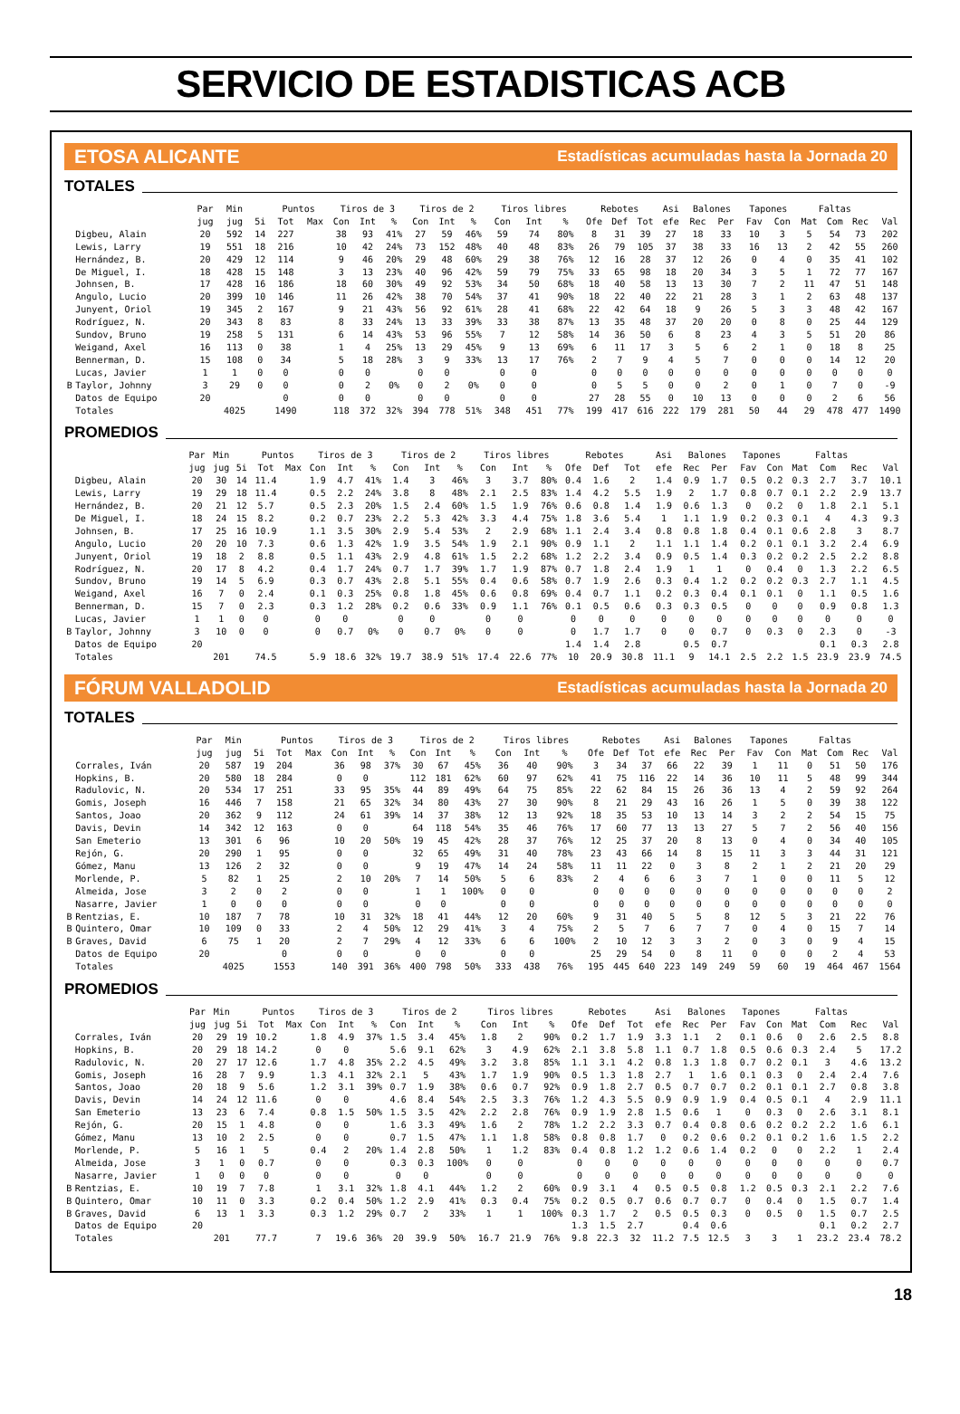SERVICIO DE ESTADISTICAS ACB
ETOSA ALICANTE Estadísticas acumuladas hasta la Jornada 20
TOTALES
| | | Par | Min | | Puntos | | Tiros de 3 | | | Tiros de 2 | | | Tiros libres | | | Rebotes | | | Asi | Balones | | Tapones | | Faltas | | | |
| --- | --- | --- | --- | --- | --- | --- | --- | --- | --- | --- | --- | --- | --- | --- | --- | --- | --- | --- | --- | --- | --- | --- | --- | --- | --- | --- | --- |
| | | jug | jug | 5i | Tot | Max | Con | Int | % | Con | Int | % | Con | Int | % | Ofe | Def | Tot | efe | Rec | Per | Fav | Con | Mat | Com | Rec | Val |
| | Digbeu, Alain | 20 | 592 | 14 | 227 | | 38 | 93 | 41% | 27 | 59 | 46% | 59 | 74 | 80% | 8 | 31 | 39 | 27 | 18 | 33 | 10 | 3 | 5 | 54 | 73 | 202 |
| | Lewis, Larry | 19 | 551 | 18 | 216 | | 10 | 42 | 24% | 73 | 152 | 48% | 40 | 48 | 83% | 26 | 79 | 105 | 37 | 38 | 33 | 16 | 13 | 2 | 42 | 55 | 260 |
| | Hernández, B. | 20 | 429 | 12 | 114 | | 9 | 46 | 20% | 29 | 48 | 60% | 29 | 38 | 76% | 12 | 16 | 28 | 37 | 12 | 26 | 0 | 4 | 0 | 35 | 41 | 102 |
| | De Miguel, I. | 18 | 428 | 15 | 148 | | 3 | 13 | 23% | 40 | 96 | 42% | 59 | 79 | 75% | 33 | 65 | 98 | 18 | 20 | 34 | 3 | 5 | 1 | 72 | 77 | 167 |
| | Johnsen, B. | 17 | 428 | 16 | 186 | | 18 | 60 | 30% | 49 | 92 | 53% | 34 | 50 | 68% | 18 | 40 | 58 | 13 | 13 | 30 | 7 | 2 | 11 | 47 | 51 | 148 |
| | Angulo, Lucio | 20 | 399 | 10 | 146 | | 11 | 26 | 42% | 38 | 70 | 54% | 37 | 41 | 90% | 18 | 22 | 40 | 22 | 21 | 28 | 3 | 1 | 2 | 63 | 48 | 137 |
| | Junyent, Oriol | 19 | 345 | 2 | 167 | | 9 | 21 | 43% | 56 | 92 | 61% | 28 | 41 | 68% | 22 | 42 | 64 | 18 | 9 | 26 | 5 | 3 | 3 | 48 | 42 | 167 |
| | Rodríguez, N. | 20 | 343 | 8 | 83 | | 8 | 33 | 24% | 13 | 33 | 39% | 33 | 38 | 87% | 13 | 35 | 48 | 37 | 20 | 20 | 0 | 8 | 0 | 25 | 44 | 129 |
| | Sundov, Bruno | 19 | 258 | 5 | 131 | | 6 | 14 | 43% | 53 | 96 | 55% | 7 | 12 | 58% | 14 | 36 | 50 | 6 | 8 | 23 | 4 | 3 | 5 | 51 | 20 | 86 |
| | Weigand, Axel | 16 | 113 | 0 | 38 | | 1 | 4 | 25% | 13 | 29 | 45% | 9 | 13 | 69% | 6 | 11 | 17 | 3 | 5 | 6 | 2 | 1 | 0 | 18 | 8 | 25 |
| | Bennerman, D. | 15 | 108 | 0 | 34 | | 5 | 18 | 28% | 3 | 9 | 33% | 13 | 17 | 76% | 2 | 7 | 9 | 4 | 5 | 7 | 0 | 0 | 0 | 14 | 12 | 20 |
| | Lucas, Javier | 1 | 1 | 0 | 0 | | 0 | 0 | | 0 | 0 | | 0 | 0 | | 0 | 0 | 0 | 0 | 0 | 0 | 0 | 0 | 0 | 0 | 0 | 0 |
| B | Taylor, Johnny | 3 | 29 | 0 | 0 | | 0 | 2 | 0% | 0 | 2 | 0% | 0 | 0 | | 0 | 5 | 5 | 0 | 0 | 2 | 0 | 1 | 0 | 7 | 0 | -9 |
| | Datos de Equipo | 20 | | | 0 | | 0 | 0 | | 0 | 0 | | 0 | 0 | | 27 | 28 | 55 | 0 | 10 | 13 | 0 | 0 | 0 | 2 | 6 | 56 |
| | Totales | | 4025 | | 1490 | | 118 | 372 | 32% | 394 | 778 | 51% | 348 | 451 | 77% | 199 | 417 | 616 | 222 | 179 | 281 | 50 | 44 | 29 | 478 | 477 | 1490 |
PROMEDIOS
| | | Par | Min | | Puntos | | Tiros de 3 | | | Tiros de 2 | | | Tiros libres | | | Rebotes | | | Asi | Balones | | Tapones | | Faltas | | | |
| --- | --- | --- | --- | --- | --- | --- | --- | --- | --- | --- | --- | --- | --- | --- | --- | --- | --- | --- | --- | --- | --- | --- | --- | --- | --- | --- | --- |
| | | jug | jug | 5i | Tot | Max | Con | Int | % | Con | Int | % | Con | Int | % | Ofe | Def | Tot | efe | Rec | Per | Fav | Con | Mat | Com | Rec | Val |
| | Digbeu, Alain | 20 | 30 | 14 | 11.4 | | 1.9 | 4.7 | 41% | 1.4 | 3 | 46% | 3 | 3.7 | 80% | 0.4 | 1.6 | 2 | 1.4 | 0.9 | 1.7 | 0.5 | 0.2 | 0.3 | 2.7 | 3.7 | 10.1 |
| | Lewis, Larry | 19 | 29 | 18 | 11.4 | | 0.5 | 2.2 | 24% | 3.8 | 8 | 48% | 2.1 | 2.5 | 83% | 1.4 | 4.2 | 5.5 | 1.9 | 2 | 1.7 | 0.8 | 0.7 | 0.1 | 2.2 | 2.9 | 13.7 |
| | Hernández, B. | 20 | 21 | 12 | 5.7 | | 0.5 | 2.3 | 20% | 1.5 | 2.4 | 60% | 1.5 | 1.9 | 76% | 0.6 | 0.8 | 1.4 | 1.9 | 0.6 | 1.3 | 0 | 0.2 | 0 | 1.8 | 2.1 | 5.1 |
| | De Miguel, I. | 18 | 24 | 15 | 8.2 | | 0.2 | 0.7 | 23% | 2.2 | 5.3 | 42% | 3.3 | 4.4 | 75% | 1.8 | 3.6 | 5.4 | 1 | 1.1 | 1.9 | 0.2 | 0.3 | 0.1 | 4 | 4.3 | 9.3 |
| | Johnsen, B. | 17 | 25 | 16 | 10.9 | | 1.1 | 3.5 | 30% | 2.9 | 5.4 | 53% | 2 | 2.9 | 68% | 1.1 | 2.4 | 3.4 | 0.8 | 0.8 | 1.8 | 0.4 | 0.1 | 0.6 | 2.8 | 3 | 8.7 |
| | Angulo, Lucio | 20 | 20 | 10 | 7.3 | | 0.6 | 1.3 | 42% | 1.9 | 3.5 | 54% | 1.9 | 2.1 | 90% | 0.9 | 1.1 | 2 | 1.1 | 1.1 | 1.4 | 0.2 | 0.1 | 0.1 | 3.2 | 2.4 | 6.9 |
| | Junyent, Oriol | 19 | 18 | 2 | 8.8 | | 0.5 | 1.1 | 43% | 2.9 | 4.8 | 61% | 1.5 | 2.2 | 68% | 1.2 | 2.2 | 3.4 | 0.9 | 0.5 | 1.4 | 0.3 | 0.2 | 0.2 | 2.5 | 2.2 | 8.8 |
| | Rodríguez, N. | 20 | 17 | 8 | 4.2 | | 0.4 | 1.7 | 24% | 0.7 | 1.7 | 39% | 1.7 | 1.9 | 87% | 0.7 | 1.8 | 2.4 | 1.9 | 1 | 1 | 0 | 0.4 | 0 | 1.3 | 2.2 | 6.5 |
| | Sundov, Bruno | 19 | 14 | 5 | 6.9 | | 0.3 | 0.7 | 43% | 2.8 | 5.1 | 55% | 0.4 | 0.6 | 58% | 0.7 | 1.9 | 2.6 | 0.3 | 0.4 | 1.2 | 0.2 | 0.2 | 0.3 | 2.7 | 1.1 | 4.5 |
| | Weigand, Axel | 16 | 7 | 0 | 2.4 | | 0.1 | 0.3 | 25% | 0.8 | 1.8 | 45% | 0.6 | 0.8 | 69% | 0.4 | 0.7 | 1.1 | 0.2 | 0.3 | 0.4 | 0.1 | 0.1 | 0 | 1.1 | 0.5 | 1.6 |
| | Bennerman, D. | 15 | 7 | 0 | 2.3 | | 0.3 | 1.2 | 28% | 0.2 | 0.6 | 33% | 0.9 | 1.1 | 76% | 0.1 | 0.5 | 0.6 | 0.3 | 0.3 | 0.5 | 0 | 0 | 0 | 0.9 | 0.8 | 1.3 |
| | Lucas, Javier | 1 | 1 | 0 | 0 | | 0 | 0 | | 0 | 0 | | 0 | 0 | | 0 | 0 | 0 | 0 | 0 | 0 | 0 | 0 | 0 | 0 | 0 | 0 |
| B | Taylor, Johnny | 3 | 10 | 0 | 0 | | 0 | 0.7 | 0% | 0 | 0.7 | 0% | 0 | 0 | | 0 | 1.7 | 1.7 | 0 | 0 | 0.7 | 0 | 0.3 | 0 | 2.3 | 0 | -3 |
| | Datos de Equipo | 20 | | | | | | | | | | | | | | 1.4 | 1.4 | 2.8 | | 0.5 | 0.7 | | | | 0.1 | 0.3 | 2.8 |
| | Totales | | 201 | | 74.5 | | 5.9 | 18.6 | 32% | 19.7 | 38.9 | 51% | 17.4 | 22.6 | 77% | 10 | 20.9 | 30.8 | 11.1 | 9 | 14.1 | 2.5 | 2.2 | 1.5 | 23.9 | 23.9 | 74.5 |
FÓRUM VALLADOLID Estadísticas acumuladas hasta la Jornada 20
TOTALES
| | | Par | Min | | Puntos | | Tiros de 3 | | | Tiros de 2 | | | Tiros libres | | | Rebotes | | | Asi | Balones | | Tapones | | Faltas | | | |
| --- | --- | --- | --- | --- | --- | --- | --- | --- | --- | --- | --- | --- | --- | --- | --- | --- | --- | --- | --- | --- | --- | --- | --- | --- | --- | --- | --- |
| | | jug | jug | 5i | Tot | Max | Con | Int | % | Con | Int | % | Con | Int | % | Ofe | Def | Tot | efe | Rec | Per | Fav | Con | Mat | Com | Rec | Val |
| | Corrales, Iván | 20 | 587 | 19 | 204 | | 36 | 98 | 37% | 30 | 67 | 45% | 36 | 40 | 90% | 3 | 34 | 37 | 66 | 22 | 39 | 1 | 11 | 0 | 51 | 50 | 176 |
| | Hopkins, B. | 20 | 580 | 18 | 284 | | 0 | 0 | | 112 | 181 | 62% | 60 | 97 | 62% | 41 | 75 | 116 | 22 | 14 | 36 | 10 | 11 | 5 | 48 | 99 | 344 |
| | Radulovic, N. | 20 | 534 | 17 | 251 | | 33 | 95 | 35% | 44 | 89 | 49% | 64 | 75 | 85% | 22 | 62 | 84 | 15 | 26 | 36 | 13 | 4 | 2 | 59 | 92 | 264 |
| | Gomis, Joseph | 16 | 446 | 7 | 158 | | 21 | 65 | 32% | 34 | 80 | 43% | 27 | 30 | 90% | 8 | 21 | 29 | 43 | 16 | 26 | 1 | 5 | 0 | 39 | 38 | 122 |
| | Santos, Joao | 20 | 362 | 9 | 112 | | 24 | 61 | 39% | 14 | 37 | 38% | 12 | 13 | 92% | 18 | 35 | 53 | 10 | 13 | 14 | 3 | 2 | 2 | 54 | 15 | 75 |
| | Davis, Devin | 14 | 342 | 12 | 163 | | 0 | 0 | | 64 | 118 | 54% | 35 | 46 | 76% | 17 | 60 | 77 | 13 | 13 | 27 | 5 | 7 | 2 | 56 | 40 | 156 |
| | San Emeterio | 13 | 301 | 6 | 96 | | 10 | 20 | 50% | 19 | 45 | 42% | 28 | 37 | 76% | 12 | 25 | 37 | 20 | 8 | 13 | 0 | 4 | 0 | 34 | 40 | 105 |
| | Rejón, G. | 20 | 290 | 1 | 95 | | 0 | 0 | | 32 | 65 | 49% | 31 | 40 | 78% | 23 | 43 | 66 | 14 | 8 | 15 | 11 | 3 | 3 | 44 | 31 | 121 |
| | Gómez, Manu | 13 | 126 | 2 | 32 | | 0 | 0 | | 9 | 19 | 47% | 14 | 24 | 58% | 11 | 11 | 22 | 0 | 3 | 8 | 2 | 1 | 2 | 21 | 20 | 29 |
| | Morlende, P. | 5 | 82 | 1 | 25 | | 2 | 10 | 20% | 7 | 14 | 50% | 5 | 6 | 83% | 2 | 4 | 6 | 6 | 3 | 7 | 1 | 0 | 0 | 11 | 5 | 12 |
| | Almeida, Jose | 3 | 2 | 0 | 2 | | 0 | 0 | | 1 | 1 | 100% | 0 | 0 | | 0 | 0 | 0 | 0 | 0 | 0 | 0 | 0 | 0 | 0 | 0 | 2 |
| | Nasarre, Javier | 1 | 0 | 0 | 0 | | 0 | 0 | | 0 | 0 | | 0 | 0 | | 0 | 0 | 0 | 0 | 0 | 0 | 0 | 0 | 0 | 0 | 0 | 0 |
| B | Rentzias, E. | 10 | 187 | 7 | 78 | | 10 | 31 | 32% | 18 | 41 | 44% | 12 | 20 | 60% | 9 | 31 | 40 | 5 | 5 | 8 | 12 | 5 | 3 | 21 | 22 | 76 |
| B | Quintero, Omar | 10 | 109 | 0 | 33 | | 2 | 4 | 50% | 12 | 29 | 41% | 3 | 4 | 75% | 2 | 5 | 7 | 6 | 7 | 7 | 0 | 4 | 0 | 15 | 7 | 14 |
| B | Graves, David | 6 | 75 | 1 | 20 | | 2 | 7 | 29% | 4 | 12 | 33% | 6 | 6 | 100% | 2 | 10 | 12 | 3 | 3 | 2 | 0 | 3 | 0 | 9 | 4 | 15 |
| | Datos de Equipo | 20 | | | 0 | | 0 | 0 | | 0 | 0 | | 0 | 0 | | 25 | 29 | 54 | 0 | 8 | 11 | 0 | 0 | 0 | 2 | 4 | 53 |
| | Totales | | 4025 | | 1553 | | 140 | 391 | 36% | 400 | 798 | 50% | 333 | 438 | 76% | 195 | 445 | 640 | 223 | 149 | 249 | 59 | 60 | 19 | 464 | 467 | 1564 |
PROMEDIOS
| | | Par | Min | | Puntos | | Tiros de 3 | | | Tiros de 2 | | | Tiros libres | | | Rebotes | | | Asi | Balones | | Tapones | | Faltas | | | |
| --- | --- | --- | --- | --- | --- | --- | --- | --- | --- | --- | --- | --- | --- | --- | --- | --- | --- | --- | --- | --- | --- | --- | --- | --- | --- | --- | --- |
| | | jug | jug | 5i | Tot | Max | Con | Int | % | Con | Int | % | Con | Int | % | Ofe | Def | Tot | efe | Rec | Per | Fav | Con | Mat | Com | Rec | Val |
| | Corrales, Iván | 20 | 29 | 19 | 10.2 | | 1.8 | 4.9 | 37% | 1.5 | 3.4 | 45% | 1.8 | 2 | 90% | 0.2 | 1.7 | 1.9 | 3.3 | 1.1 | 2 | 0.1 | 0.6 | 0 | 2.6 | 2.5 | 8.8 |
| | Hopkins, B. | 20 | 29 | 18 | 14.2 | | 0 | 0 | | 5.6 | 9.1 | 62% | 3 | 4.9 | 62% | 2.1 | 3.8 | 5.8 | 1.1 | 0.7 | 1.8 | 0.5 | 0.6 | 0.3 | 2.4 | 5 | 17.2 |
| | Radulovic, N. | 20 | 27 | 17 | 12.6 | | 1.7 | 4.8 | 35% | 2.2 | 4.5 | 49% | 3.2 | 3.8 | 85% | 1.1 | 3.1 | 4.2 | 0.8 | 1.3 | 1.8 | 0.7 | 0.2 | 0.1 | 3 | 4.6 | 13.2 |
| | Gomis, Joseph | 16 | 28 | 7 | 9.9 | | 1.3 | 4.1 | 32% | 2.1 | 5 | 43% | 1.7 | 1.9 | 90% | 0.5 | 1.3 | 1.8 | 2.7 | 1 | 1.6 | 0.1 | 0.3 | 0 | 2.4 | 2.4 | 7.6 |
| | Santos, Joao | 20 | 18 | 9 | 5.6 | | 1.2 | 3.1 | 39% | 0.7 | 1.9 | 38% | 0.6 | 0.7 | 92% | 0.9 | 1.8 | 2.7 | 0.5 | 0.7 | 0.7 | 0.2 | 0.1 | 0.1 | 2.7 | 0.8 | 3.8 |
| | Davis, Devin | 14 | 24 | 12 | 11.6 | | 0 | 0 | | 4.6 | 8.4 | 54% | 2.5 | 3.3 | 76% | 1.2 | 4.3 | 5.5 | 0.9 | 0.9 | 1.9 | 0.4 | 0.5 | 0.1 | 4 | 2.9 | 11.1 |
| | San Emeterio | 13 | 23 | 6 | 7.4 | | 0.8 | 1.5 | 50% | 1.5 | 3.5 | 42% | 2.2 | 2.8 | 76% | 0.9 | 1.9 | 2.8 | 1.5 | 0.6 | 1 | 0 | 0.3 | 0 | 2.6 | 3.1 | 8.1 |
| | Rejón, G. | 20 | 15 | 1 | 4.8 | | 0 | 0 | | 1.6 | 3.3 | 49% | 1.6 | 2 | 78% | 1.2 | 2.2 | 3.3 | 0.7 | 0.4 | 0.8 | 0.6 | 0.2 | 0.2 | 2.2 | 1.6 | 6.1 |
| | Gómez, Manu | 13 | 10 | 2 | 2.5 | | 0 | 0 | | 0.7 | 1.5 | 47% | 1.1 | 1.8 | 58% | 0.8 | 0.8 | 1.7 | 0 | 0.2 | 0.6 | 0.2 | 0.1 | 0.2 | 1.6 | 1.5 | 2.2 |
| | Morlende, P. | 5 | 16 | 1 | 5 | | 0.4 | 2 | 20% | 1.4 | 2.8 | 50% | 1 | 1.2 | 83% | 0.4 | 0.8 | 1.2 | 1.2 | 0.6 | 1.4 | 0.2 | 0 | 0 | 2.2 | 1 | 2.4 |
| | Almeida, Jose | 3 | 1 | 0 | 0.7 | | 0 | 0 | | 0.3 | 0.3 | 100% | 0 | 0 | | 0 | 0 | 0 | 0 | 0 | 0 | 0 | 0 | 0 | 0 | 0 | 0.7 |
| | Nasarre, Javier | 1 | 0 | 0 | 0 | | 0 | 0 | | 0 | 0 | | 0 | 0 | | 0 | 0 | 0 | 0 | 0 | 0 | 0 | 0 | 0 | 0 | 0 | 0 |
| B | Rentzias, E. | 10 | 19 | 7 | 7.8 | | 1 | 3.1 | 32% | 1.8 | 4.1 | 44% | 1.2 | 2 | 60% | 0.9 | 3.1 | 4 | 0.5 | 0.5 | 0.8 | 1.2 | 0.5 | 0.3 | 2.1 | 2.2 | 7.6 |
| B | Quintero, Omar | 10 | 11 | 0 | 3.3 | | 0.2 | 0.4 | 50% | 1.2 | 2.9 | 41% | 0.3 | 0.4 | 75% | 0.2 | 0.5 | 0.7 | 0.6 | 0.7 | 0.7 | 0 | 0.4 | 0 | 1.5 | 0.7 | 1.4 |
| B | Graves, David | 6 | 13 | 1 | 3.3 | | 0.3 | 1.2 | 29% | 0.7 | 2 | 33% | 1 | 1 | 100% | 0.3 | 1.7 | 2 | 0.5 | 0.5 | 0.3 | 0 | 0.5 | 0 | 1.5 | 0.7 | 2.5 |
| | Datos de Equipo | 20 | | | | | | | | | | | | | | 1.3 | 1.5 | 2.7 | | 0.4 | 0.6 | | | | 0.1 | 0.2 | 2.7 |
| | Totales | | 201 | | 77.7 | | 7 | 19.6 | 36% | 20 | 39.9 | 50% | 16.7 | 21.9 | 76% | 9.8 | 22.3 | 32 | 11.2 | 7.5 | 12.5 | 3 | 3 | 1 | 23.2 | 23.4 | 78.2 |
18